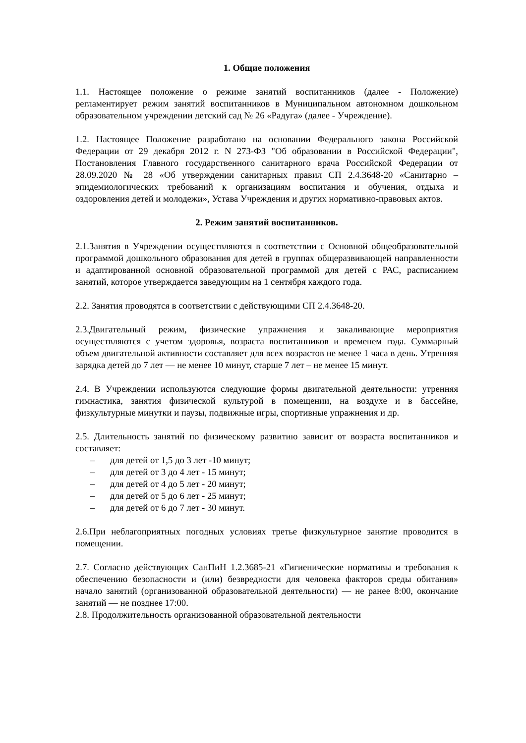1. Общие положения
1.1. Настоящее положение о режиме занятий воспитанников (далее - Положение) регламентирует режим занятий воспитанников в Муниципальном автономном дошкольном образовательном учреждении детский сад № 26 «Радуга» (далее - Учреждение).
1.2. Настоящее Положение разработано на основании Федерального закона Российской Федерации от 29 декабря 2012 г. N 273-ФЗ "Об образовании в Российской Федерации", Постановления Главного государственного санитарного врача Российской Федерации от 28.09.2020 № 28 «Об утверждении санитарных правил СП 2.4.3648-20 «Санитарно – эпидемиологических требований к организациям воспитания и обучения, отдыха и оздоровления детей и молодежи», Устава Учреждения и других нормативно-правовых актов.
2. Режим занятий воспитанников.
2.1.Занятия в Учреждении осуществляются в соответствии с Основной общеобразовательной программой дошкольного образования для детей в группах общеразвивающей направленности и адаптированной основной образовательной программой для детей с РАС, расписанием занятий, которое утверждается заведующим на 1 сентября каждого года.
2.2. Занятия проводятся в соответствии с действующими СП 2.4.3648-20.
2.3.Двигательный режим, физические упражнения и закаливающие мероприятия осуществляются с учетом здоровья, возраста воспитанников и временем года. Суммарный объем двигательной активности составляет для всех возрастов не менее 1 часа в день. Утренняя зарядка детей до 7 лет — не менее 10 минут, старше 7 лет – не менее 15 минут.
2.4. В Учреждении используются следующие формы двигательной деятельности: утренняя гимнастика, занятия физической культурой в помещении, на воздухе и в бассейне, физкультурные минутки и паузы, подвижные игры, спортивные упражнения и др.
2.5. Длительность занятий по физическому развитию зависит от возраста воспитанников и составляет:
– для детей от 1,5 до 3 лет -10 минут;
– для детей от 3 до 4 лет - 15 минут;
– для детей от 4 до 5 лет - 20 минут;
– для детей от 5 до 6 лет - 25 минут;
– для детей от 6 до 7 лет - 30 минут.
2.6.При неблагоприятных погодных условиях третье физкультурное занятие проводится в помещении.
2.7. Согласно действующих СанПиН 1.2.3685-21 «Гигиенические нормативы и требования к обеспечению безопасности и (или) безвредности для человека факторов среды обитания» начало занятий (организованной образовательной деятельности) — не ранее 8:00, окончание занятий — не позднее 17:00.
2.8. Продолжительность организованной образовательной деятельности